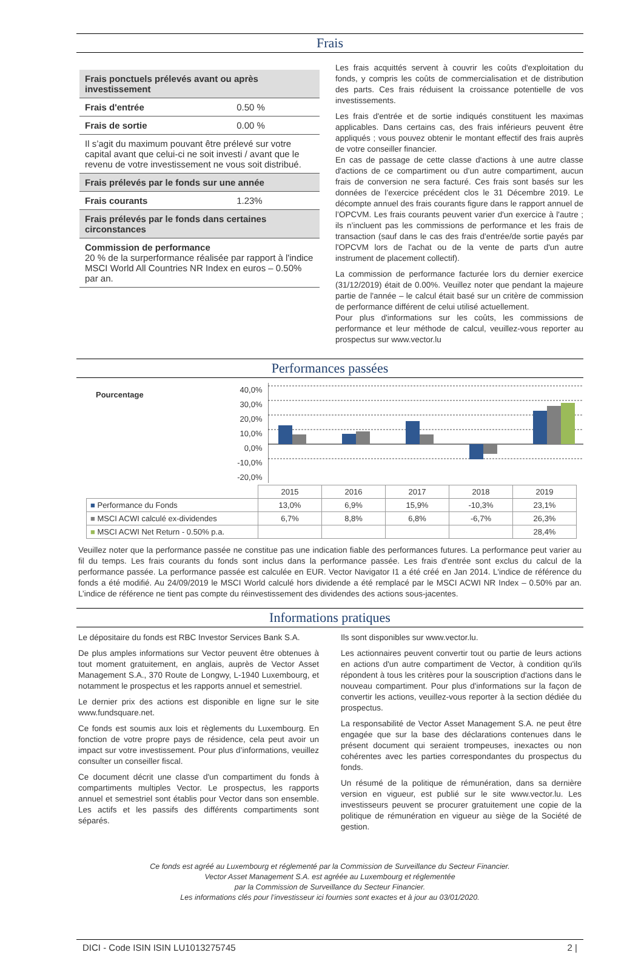Frais
| Frais ponctuels prélevés avant ou après investissement | |
| Frais d'entrée | 0.50 % |
| Frais de sortie | 0.00 % |
| Il s’agit du maximum pouvant être prélevé sur votre capital avant que celui-ci ne soit investi / avant que le revenu de votre investissement ne vous soit distribué. | |
| Frais prélevés par le fonds sur une année | |
| Frais courants | 1.23% |
| Frais prélevés par le fonds dans certaines circonstances | |
| Commission de performance 20 % de la surperformance réalisée par rapport à l'indice MSCI World All Countries NR Index en euros – 0.50% par an. | |
Les frais acquittés servent à couvrir les coûts d'exploitation du fonds, y compris les coûts de commercialisation et de distribution des parts. Ces frais réduisent la croissance potentielle de vos investissements.
Les frais d'entrée et de sortie indiqués constituent les maximas applicables. Dans certains cas, des frais inférieurs peuvent être appliqués ; vous pouvez obtenir le montant effectif des frais auprès de votre conseiller financier.
En cas de passage de cette classe d'actions à une autre classe d'actions de ce compartiment ou d'un autre compartiment, aucun frais de conversion ne sera facturé. Ces frais sont basés sur les données de l’exercice précédent clos le 31 Décembre 2019. Le décompte annuel des frais courants figure dans le rapport annuel de l’OPCVM. Les frais courants peuvent varier d'un exercice à l'autre ; ils n’incluent pas les commissions de performance et les frais de transaction (sauf dans le cas des frais d'entrée/de sortie payés par l'OPCVM lors de l'achat ou de la vente de parts d'un autre instrument de placement collectif).
La commission de performance facturée lors du dernier exercice (31/12/2019) était de 0.00%. Veuillez noter que pendant la majeure partie de l'année – le calcul était basé sur un critère de commission de performance différent de celui utilisé actuellement.
Pour plus d'informations sur les coûts, les commissions de performance et leur méthode de calcul, veuillez-vous reporter au prospectus sur www.vector.lu
Performances passées
Pourcentage
40,0%
30,0%
20,0%
10,0%
0,0%
-10,0%
-20,0%
| | 2015 | 2016 | 2017 | 2018 | 2019 |
| ■ Performance du Fonds | 13,0% | 6,9% | 15,9% | -10,3% | 23,1% |
| ■ MSCI ACWI calculé ex-dividendes | 6,7% | 8,8% | 6,8% | -6,7% | 26,3% |
| ■ MSCI ACWI Net Return - 0.50% p.a. | | | | | 28,4% |
Veuillez noter que la performance passée ne constitue pas une indication fiable des performances futures. La performance peut varier au fil du temps. Les frais courants du fonds sont inclus dans la performance passée. Les frais d'entrée sont exclus du calcul de la performance passée. La performance passée est calculée en EUR. Vector Navigator I1 a été créé en Jan 2014. L'indice de référence du fonds a été modifié. Au 24/09/2019 le MSCI World calculé hors dividende a été remplacé par le MSCI ACWI NR Index – 0.50% par an. L’indice de référence ne tient pas compte du réinvestissement des dividendes des actions sous-jacentes.
Informations pratiques
Le dépositaire du fonds est RBC Investor Services Bank S.A.
De plus amples informations sur Vector peuvent être obtenues à tout moment gratuitement, en anglais, auprès de Vector Asset Management S.A., 370 Route de Longwy, L-1940 Luxembourg, et notamment le prospectus et les rapports annuel et semestriel.
Le dernier prix des actions est disponible en ligne sur le site www.fundsquare.net.
Ce fonds est soumis aux lois et règlements du Luxembourg. En fonction de votre propre pays de résidence, cela peut avoir un impact sur votre investissement. Pour plus d’informations, veuillez consulter un conseiller fiscal.
Ce document décrit une classe d'un compartiment du fonds à compartiments multiples Vector. Le prospectus, les rapports annuel et semestriel sont établis pour Vector dans son ensemble. Les actifs et les passifs des différents compartiments sont séparés.
Ils sont disponibles sur www.vector.lu.
Les actionnaires peuvent convertir tout ou partie de leurs actions en actions d'un autre compartiment de Vector, à condition qu'ils répondent à tous les critères pour la souscription d'actions dans le nouveau compartiment. Pour plus d'informations sur la façon de convertir les actions, veuillez-vous reporter à la section dédiée du prospectus.
La responsabilité de Vector Asset Management S.A. ne peut être engagée que sur la base des déclarations contenues dans le présent document qui seraient trompeuses, inexactes ou non cohérentes avec les parties correspondantes du prospectus du fonds.
Un résumé de la politique de rémunération, dans sa dernière version en vigueur, est publié sur le site www.vector.lu. Les investisseurs peuvent se procurer gratuitement une copie de la politique de rémunération en vigueur au siège de la Société de gestion.
Ce fonds est agréé au Luxembourg et réglementé par la Commission de Surveillance du Secteur Financier.
Vector Asset Management S.A. est agréée au Luxembourg et réglementée
par la Commission de Surveillance du Secteur Financier.
Les informations clés pour l’investisseur ici fournies sont exactes et à jour au 03/01/2020.
DICI - Code ISIN ISIN LU1013275745 2 |